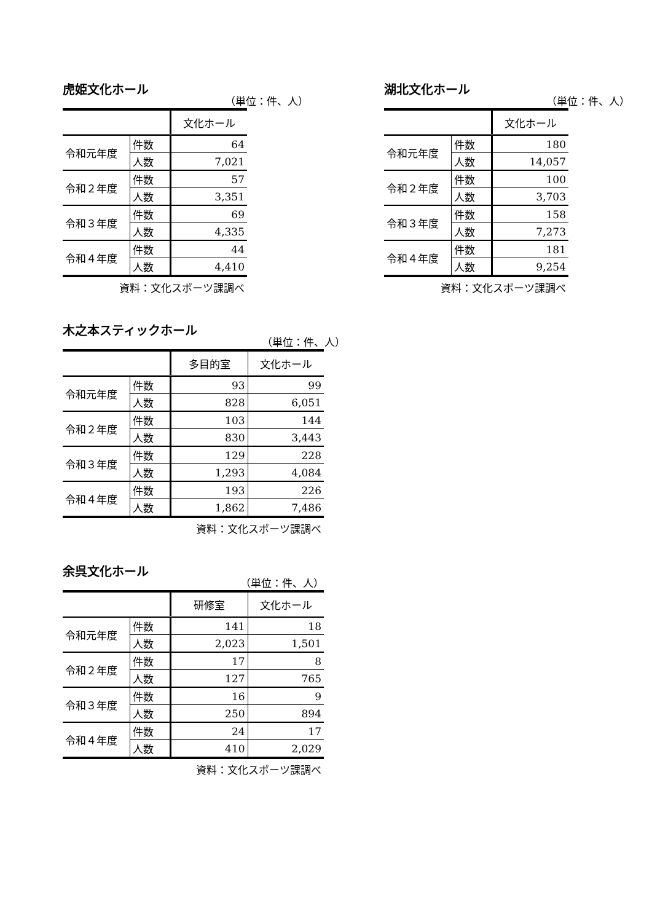虎姫文化ホール
（単位：件、人）
| | | 文化ホール |
| --- | --- | --- |
| 令和元年度 | 件数 | 64 |
| | 人数 | 7,021 |
| 令和２年度 | 件数 | 57 |
| | 人数 | 3,351 |
| 令和３年度 | 件数 | 69 |
| | 人数 | 4,335 |
| 令和４年度 | 件数 | 44 |
| | 人数 | 4,410 |
資料：文化スポーツ課調べ
湖北文化ホール
（単位：件、人）
| | | 文化ホール |
| --- | --- | --- |
| 令和元年度 | 件数 | 180 |
| | 人数 | 14,057 |
| 令和２年度 | 件数 | 100 |
| | 人数 | 3,703 |
| 令和３年度 | 件数 | 158 |
| | 人数 | 7,273 |
| 令和４年度 | 件数 | 181 |
| | 人数 | 9,254 |
資料：文化スポーツ課調べ
木之本スティックホール
（単位：件、人）
| | | 多目的室 | 文化ホール |
| --- | --- | --- | --- |
| 令和元年度 | 件数 | 93 | 99 |
| | 人数 | 828 | 6,051 |
| 令和２年度 | 件数 | 103 | 144 |
| | 人数 | 830 | 3,443 |
| 令和３年度 | 件数 | 129 | 228 |
| | 人数 | 1,293 | 4,084 |
| 令和４年度 | 件数 | 193 | 226 |
| | 人数 | 1,862 | 7,486 |
資料：文化スポーツ課調べ
余呉文化ホール
（単位：件、人）
| | | 研修室 | 文化ホール |
| --- | --- | --- | --- |
| 令和元年度 | 件数 | 141 | 18 |
| | 人数 | 2,023 | 1,501 |
| 令和２年度 | 件数 | 17 | 8 |
| | 人数 | 127 | 765 |
| 令和３年度 | 件数 | 16 | 9 |
| | 人数 | 250 | 894 |
| 令和４年度 | 件数 | 24 | 17 |
| | 人数 | 410 | 2,029 |
資料：文化スポーツ課調べ